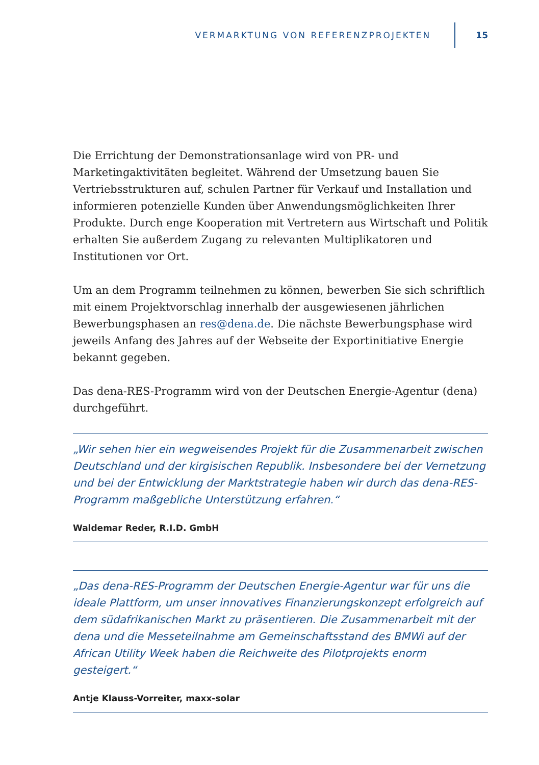VERMARKTUNG VON REFERENZPROJEKTEN 15
Die Errichtung der Demonstrationsanlage wird von PR- und Marketingaktivitäten begleitet. Während der Umsetzung bauen Sie Vertriebsstrukturen auf, schulen Partner für Verkauf und Installation und informieren potenzielle Kunden über Anwendungsmöglichkeiten Ihrer Produkte. Durch enge Kooperation mit Vertretern aus Wirtschaft und Politik erhalten Sie außerdem Zugang zu relevanten Multiplikatoren und Institutionen vor Ort.
Um an dem Programm teilnehmen zu können, bewerben Sie sich schriftlich mit einem Projektvorschlag innerhalb der ausgewiesenen jährlichen Bewerbungsphasen an res@dena.de. Die nächste Bewerbungsphase wird jeweils Anfang des Jahres auf der Webseite der Exportinitiative Energie bekannt gegeben.
Das dena-RES-Programm wird von der Deutschen Energie-Agentur (dena) durchgeführt.
„Wir sehen hier ein wegweisendes Projekt für die Zusammenarbeit zwischen Deutschland und der kirgisischen Republik. Insbesondere bei der Vernetzung und bei der Entwicklung der Marktstrategie haben wir durch das dena-RES-Programm maßgebliche Unterstützung erfahren.“
Waldemar Reder, R.I.D. GmbH
„Das dena-RES-Programm der Deutschen Energie-Agentur war für uns die ideale Plattform, um unser innovatives Finanzierungskonzept erfolgreich auf dem südafrikanischen Markt zu präsentieren. Die Zusammenarbeit mit der dena und die Messeteilnahme am Gemeinschaftsstand des BMWi auf der African Utility Week haben die Reichweite des Pilotprojekts enorm gesteigert.“
Antje Klauss-Vorreiter, maxx-solar